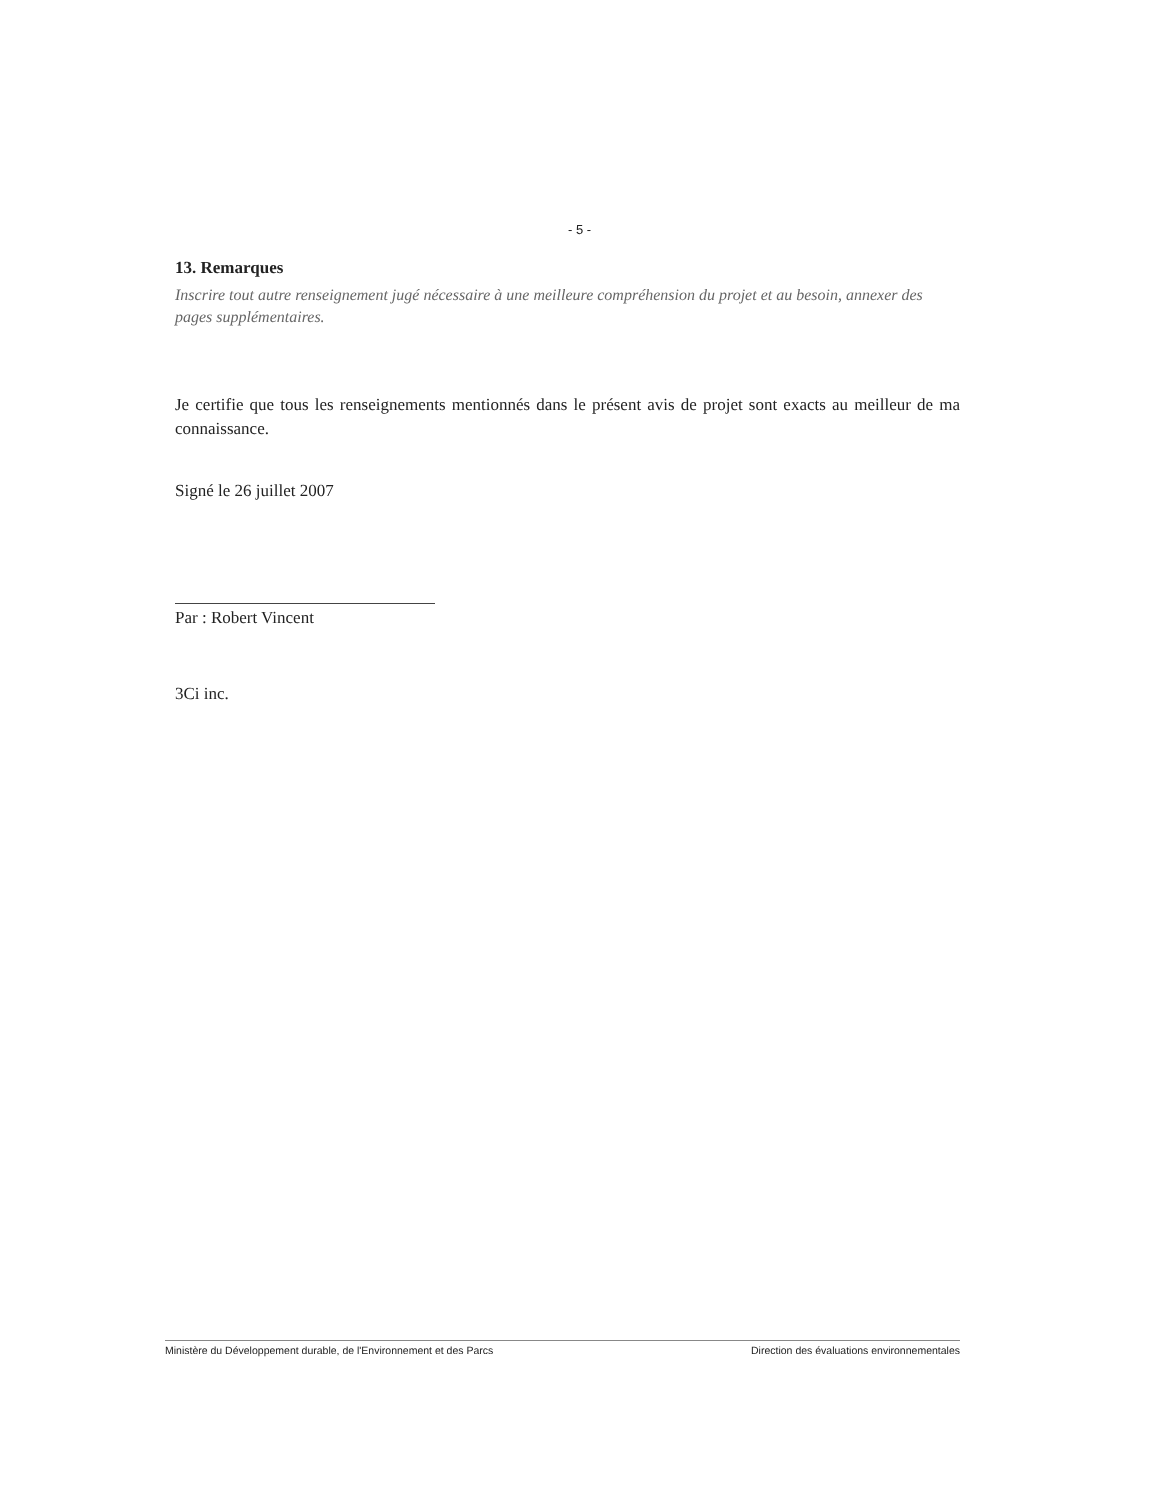- 5 -
13. Remarques
Inscrire tout autre renseignement jugé nécessaire à une meilleure compréhension du projet et au besoin, annexer des pages supplémentaires.
Je certifie que tous les renseignements mentionnés dans le présent avis de projet sont exacts au meilleur de ma connaissance.
Signé le 26 juillet 2007
Par : Robert Vincent
3Ci inc.
Ministère du Développement durable, de l'Environnement et des Parcs Direction des évaluations environnementales